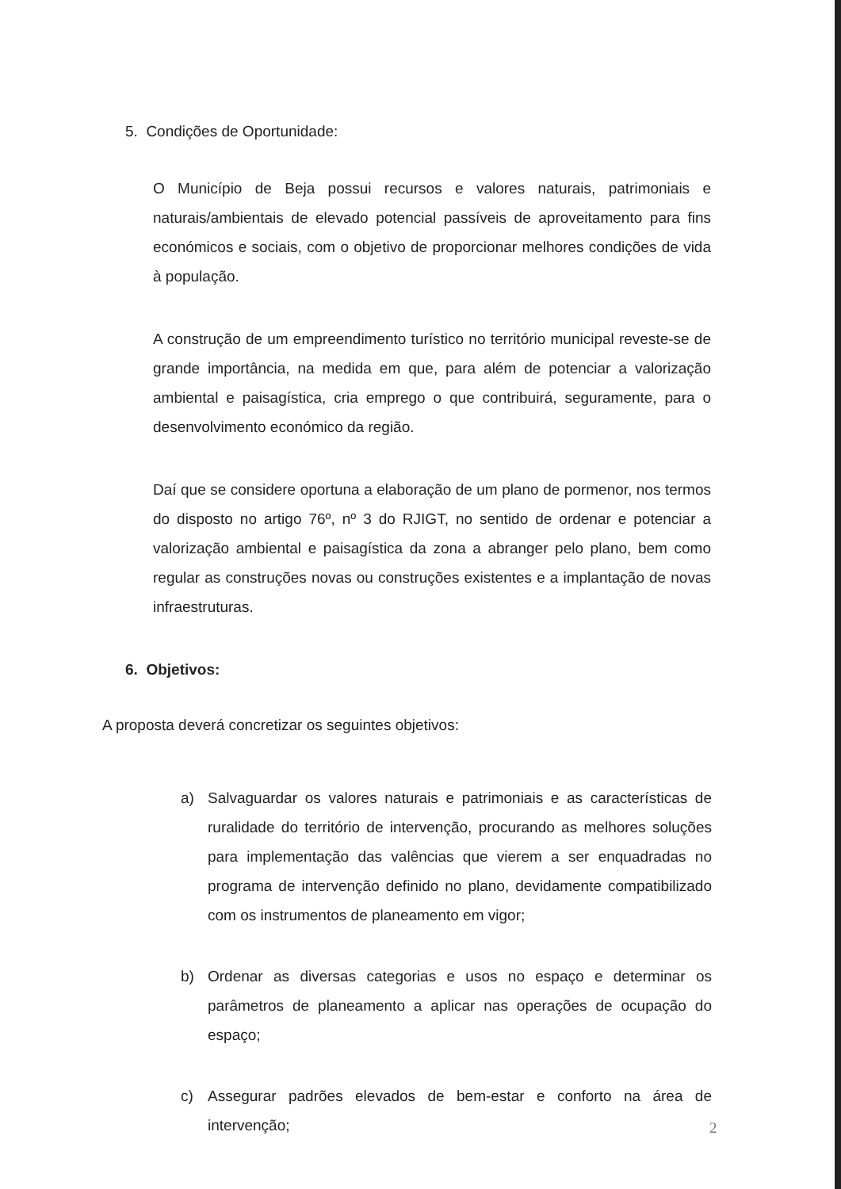5. Condições de Oportunidade:
O Município de Beja possui recursos e valores naturais, patrimoniais e naturais/ambientais de elevado potencial passíveis de aproveitamento para fins económicos e sociais, com o objetivo de proporcionar melhores condições de vida à população.
A construção de um empreendimento turístico no território municipal reveste-se de grande importância, na medida em que, para além de potenciar a valorização ambiental e paisagística, cria emprego o que contribuirá, seguramente, para o desenvolvimento económico da região.
Daí que se considere oportuna a elaboração de um plano de pormenor, nos termos do disposto no artigo 76º, nº 3 do RJIGT, no sentido de ordenar e potenciar a valorização ambiental e paisagística da zona a abranger pelo plano, bem como regular as construções novas ou construções existentes e a implantação de novas infraestruturas.
6. Objetivos:
A proposta deverá concretizar os seguintes objetivos:
a) Salvaguardar os valores naturais e patrimoniais e as características de ruralidade do território de intervenção, procurando as melhores soluções para implementação das valências que vierem a ser enquadradas no programa de intervenção definido no plano, devidamente compatibilizado com os instrumentos de planeamento em vigor;
b) Ordenar as diversas categorias e usos no espaço e determinar os parâmetros de planeamento a aplicar nas operações de ocupação do espaço;
c) Assegurar padrões elevados de bem-estar e conforto na área de intervenção;
2